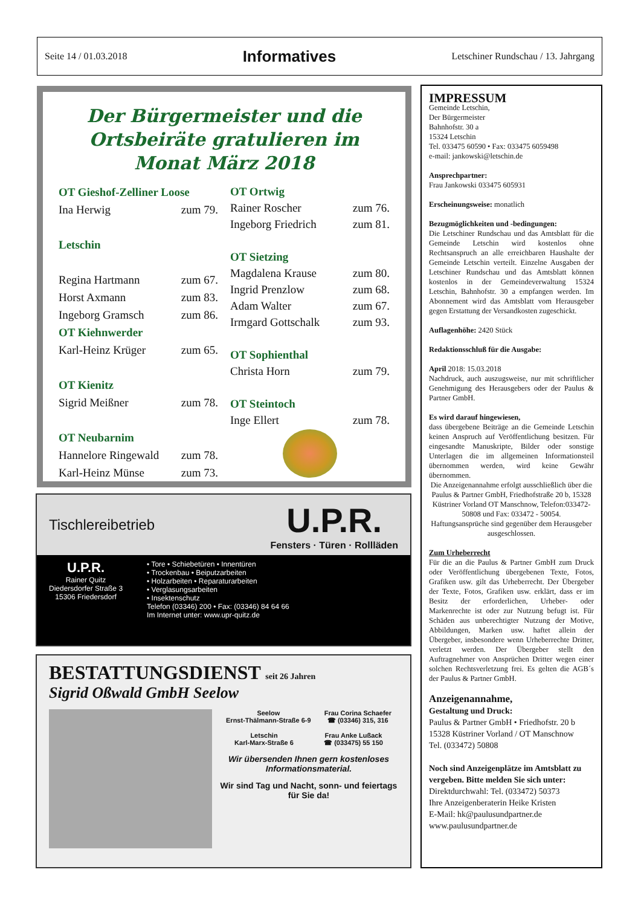Seite 14 / 01.03.2018 Informatives Letschiner Rundschau / 13. Jahrgang
Der Bürgermeister und die Ortsbeiräte gratulieren im Monat März 2018
| OT Gieshof-Zelliner Loose | |
| Ina Herwig | zum 79. |
| Letschin | |
| Regina Hartmann | zum 67. |
| Horst Axmann | zum 83. |
| Ingeborg Gramsch | zum 86. |
| OT Kiehnwerder | |
| Karl-Heinz Krüger | zum 65. |
| OT Kienitz | |
| Sigrid Meißner | zum 78. |
| OT Neubarnim | |
| Hannelore Ringewald | zum 78. |
| Karl-Heinz Münse | zum 73. |
| OT Ortwig | |
| Rainer Roscher | zum 76. |
| Ingeborg Friedrich | zum 81. |
| OT Sietzing | |
| Magdalena Krause | zum 80. |
| Ingrid Prenzlow | zum 68. |
| Adam Walter | zum 67. |
| Irmgard Gottschalk | zum 93. |
| OT Sophienthal | |
| Christa Horn | zum 79. |
| OT Steintoch | |
| Inge Ellert | zum 78. |
Tischlereibetrieb
U.P.R.
Fensters · Türen · Rollläden
U.P.R.
Rainer Quitz
Diedersdorfer Straße 3
15306 Friedersdorf
• Tore • Schiebetüren • Innentüren
• Trockenbau • Beiputzarbeiten
• Holzarbeiten • Reparaturarbeiten
• Verglasungsarbeiten
• Insektenschutz
Telefon (03346) 200 • Fax: (03346) 84 64 66
Im Internet unter: www.upr-quitz.de
BESTATTUNGSDIENST seit 26 Jahren
Sigrid Oßwald GmbH Seelow
Seelow
Ernst-Thälmann-Straße 6-9
Frau Corina Schaefer
☎ (03346) 315, 316
Letschin
Karl-Marx-Straße 6
Frau Anke Lußack
☎ (033475) 55 150
Wir übersenden Ihnen gern kostenloses Informationsmaterial.
Wir sind Tag und Nacht, sonn- und feiertags für Sie da!
IMPRESSUM
Gemeinde Letschin,
Der Bürgermeister
Bahnhofstr. 30 a
15324 Letschin
Tel. 033475 60590 • Fax: 033475 6059498
e-mail: jankowski@letschin.de
Ansprechpartner:
Frau Jankowski 033475 605931
Erscheinungsweise: monatlich
Bezugmöglichkeiten und -bedingungen:
Die Letschiner Rundschau und das Amtsblatt für die Gemeinde Letschin wird kostenlos ohne Rechtsanspruch an alle erreichbaren Haushalte der Gemeinde Letschin verteilt. Einzelne Ausgaben der Letschiner Rundschau und das Amtsblatt können kostenlos in der Gemeindeverwaltung 15324 Letschin, Bahnhofstr. 30 a empfangen werden. Im Abonnement wird das Amtsblatt vom Herausgeber gegen Erstattung der Versandkosten zugeschickt.
Auflagenhöhe: 2420 Stück
Redaktionsschluß für die Ausgabe:
April 2018: 15.03.2018
Nachdruck, auch auszugsweise, nur mit schriftlicher Genehmigung des Herausgebers oder der Paulus & Partner GmbH.
Es wird darauf hingewiesen,
dass übergebene Beiträge an die Gemeinde Letschin keinen Anspruch auf Veröffentlichung besitzen. Für eingesandte Manuskripte, Bilder oder sonstige Unterlagen die im allgemeinen Informationsteil übernommen werden, wird keine Gewähr übernommen.
Die Anzeigenannahme erfolgt ausschließlich über die Paulus & Partner GmbH, Friedhofstraße 20 b, 15328 Küstriner Vorland OT Manschnow, Telefon:033472-50808 und Fax: 033472 - 50054.
Haftungsansprüche sind gegenüber dem Herausgeber ausgeschlossen.
Zum Urheberrecht
Für die an die Paulus & Partner GmbH zum Druck oder Veröffentlichung übergebenen Texte, Fotos, Grafiken usw. gilt das Urheberrecht. Der Übergeber der Texte, Fotos, Grafiken usw. erklärt, dass er im Besitz der erforderlichen, Urheber- oder Markenrechte ist oder zur Nutzung befugt ist. Für Schäden aus unberechtigter Nutzung der Motive, Abbildungen, Marken usw. haftet allein der Übergeber, insbesondere wenn Urheberrechte Dritter, verletzt werden. Der Übergeber stellt den Auftragnehmer von Ansprüchen Dritter wegen einer solchen Rechtsverletzung frei. Es gelten die AGB´s der Paulus & Partner GmbH.
Anzeigenannahme,
Gestaltung und Druck:
Paulus & Partner GmbH • Friedhofstr. 20 b
15328 Küstriner Vorland / OT Manschnow
Tel. (033472) 50808
Noch sind Anzeigenplätze im Amtsblatt zu vergeben. Bitte melden Sie sich unter:
Direktdurchwahl: Tel. (033472) 50373
Ihre Anzeigenberaterin Heike Kristen
E-Mail: hk@paulusundpartner.de
www.paulusundpartner.de